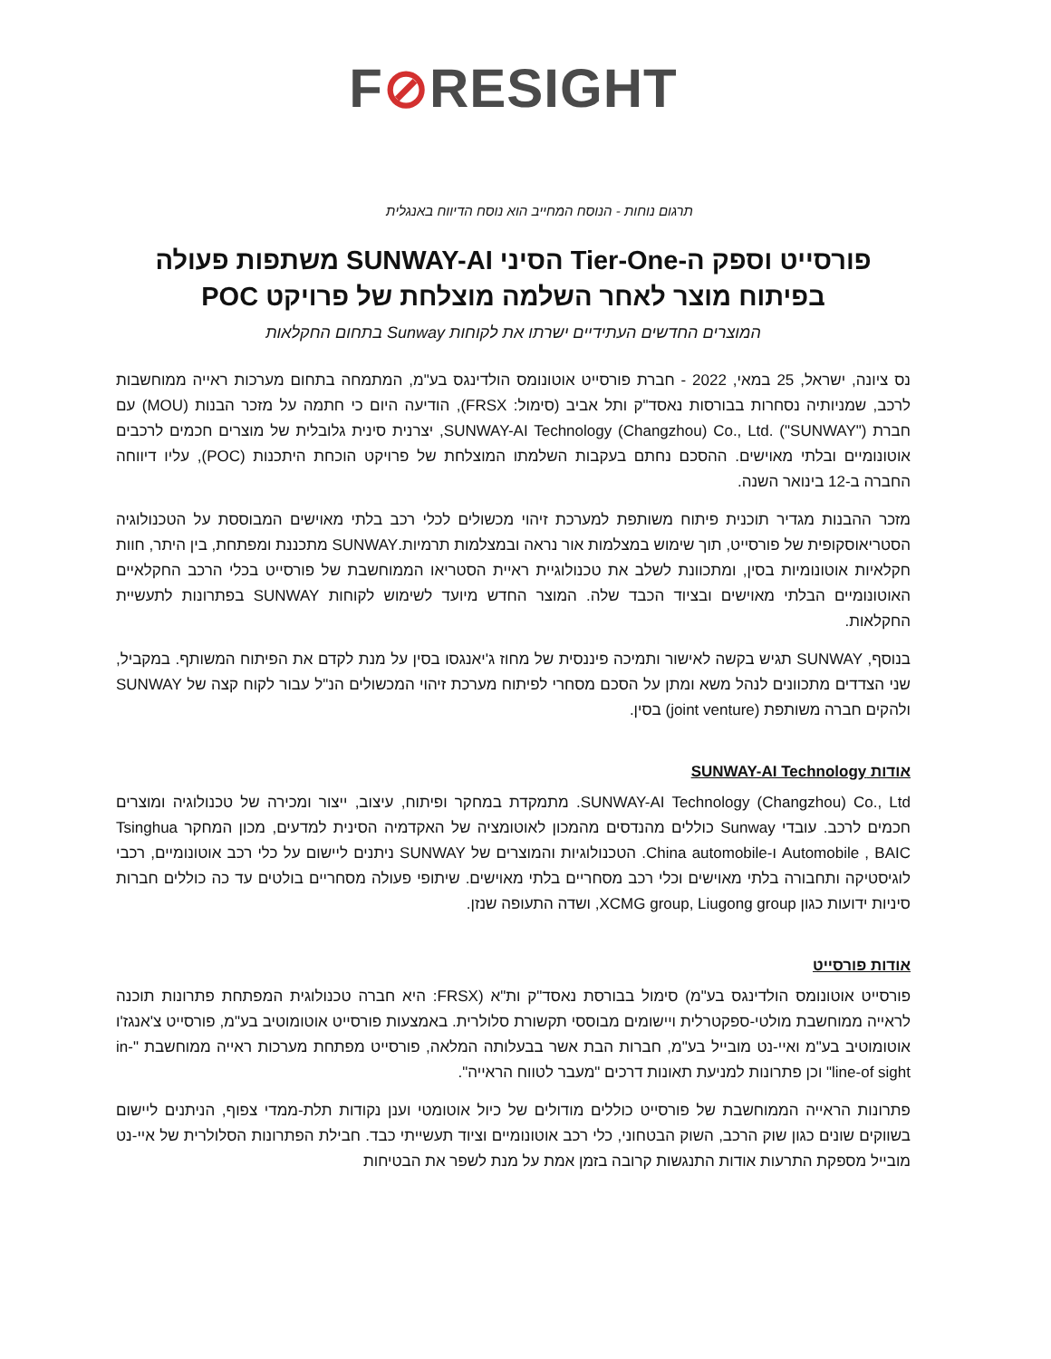F⊘RESIGHT
תרגום נוחות - הנוסח המחייב הוא נוסח הדיווח באנגלית
פורסייט וספק ה-Tier-One הסיני SUNWAY-AI משתפות פעולה
בפיתוח מוצר לאחר השלמה מוצלחת של פרויקט POC
המוצרים החדשים העתידיים ישרתו את לקוחות Sunway בתחום החקלאות
נס ציונה, ישראל, 25 במאי, 2022 - חברת פורסייט אוטונומס הולדינגס בע"מ, המתמחה בתחום מערכות ראייה ממוחשבות לרכב, שמניותיה נסחרות בבורסות נאסד"ק ותל אביב (סימול: FRSX), הודיעה היום כי חתמה על מזכר הבנות (MOU) עם חברת SUNWAY-AI Technology (Changzhou) Co., Ltd. ("SUNWAY"), יצרנית סינית גלובלית של מוצרים חכמים לרכבים אוטונומיים ובלתי מאוישים. ההסכם נחתם בעקבות השלמתו המוצלחת של פרויקט הוכחת היתכנות (POC), עליו דיווחה החברה ב-12 בינואר השנה.
מזכר ההבנות מגדיר תוכנית פיתוח משותפת למערכת זיהוי מכשולים לכלי רכב בלתי מאוישים המבוססת על הטכנולוגיה הסטריאוסקופית של פורסייט, תוך שימוש במצלמות אור נראה ובמצלמות תרמיות.SUNWAY מתכננת ומפתחת, בין היתר, חוות חקלאיות אוטונומיות בסין, ומתכוונת לשלב את טכנולוגיית ראיית הסטריאו הממוחשבת של פורסייט בכלי הרכב החקלאיים האוטונומיים הבלתי מאוישים ובציוד הכבד שלה. המוצר החדש מיועד לשימוש לקוחות SUNWAY בפתרונות לתעשיית החקלאות.
בנוסף, SUNWAY תגיש בקשה לאישור ותמיכה פיננסית של מחוז ג'יאנגסו בסין על מנת לקדם את הפיתוח המשותף. במקביל, שני הצדדים מתכוונים לנהל משא ומתן על הסכם מסחרי לפיתוח מערכת זיהוי המכשולים הנ"ל עבור לקוח קצה של SUNWAY ולהקים חברה משותפת (joint venture) בסין.
אודות SUNWAY-AI Technology
SUNWAY-AI Technology (Changzhou) Co., Ltd. מתמקדת במחקר ופיתוח, עיצוב, ייצור ומכירה של טכנולוגיה ומוצרים חכמים לרכב. עובדי Sunway כוללים מהנדסים מהמכון לאוטומציה של האקדמיה הסינית למדעים, מכון המחקר Tsinghua Automobile , BAIC ו-China automobile. הטכנולוגיות והמוצרים של SUNWAY ניתנים ליישום על כלי רכב אוטונומיים, רכבי לוגיסטיקה ותחבורה בלתי מאוישים וכלי רכב מסחריים בלתי מאוישים. שיתופי פעולה מסחריים בולטים עד כה כוללים חברות סיניות ידועות כגון XCMG group, Liugong group, ושדה התעופה שנזן.
אודות פורסייט
פורסייט אוטונומס הולדינגס בע"מ) סימול בבורסת נאסד"ק ות"א (FRSX: היא חברה טכנולוגית המפתחת פתרונות תוכנה לראייה ממוחשבת מולטי-ספקטרלית ויישומים מבוססי תקשורת סלולרית. באמצעות פורסייט אוטומוטיב בע"מ, פורסייט צ'אנגז'ו אוטומוטיב בע"מ ואיי-נט מובייל בע"מ, חברות הבת אשר בבעלותה המלאה, פורסייט מפתחת מערכות ראייה ממוחשבת "in-line-of sight" וכן פתרונות למניעת תאונות דרכים "מעבר לטווח הראייה".
פתרונות הראייה הממוחשבת של פורסייט כוללים מודולים של כיול אוטומטי וענן נקודות תלת-ממדי צפוף, הניתנים ליישום בשווקים שונים כגון שוק הרכב, השוק הבטחוני, כלי רכב אוטונומיים וציוד תעשייתי כבד. חבילת הפתרונות הסלולרית של איי-נט מובייל מספקת התרעות אודות התנגשות קרובה בזמן אמת על מנת לשפר את הבטיחות